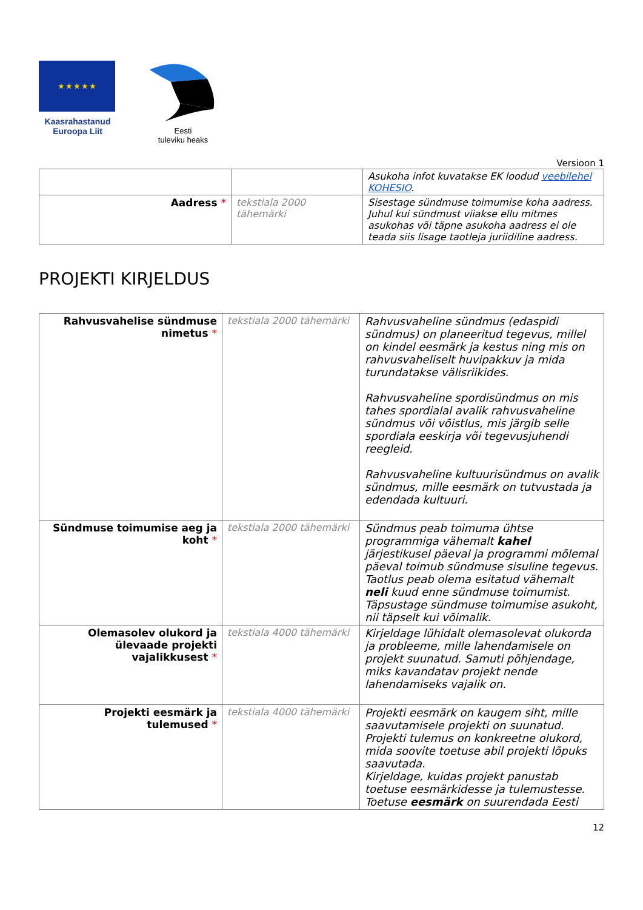★ ★ ★ ★ ★
Kaasrahastanud
Euroopa Liit
Eesti
tuleviku heaks
Versioon 1
| | | Asukoha infot kuvatakse EK loodud veebilehel KOHESIO . |
| Aadress * | tekstiala 2000 tähemärki | Sisestage sündmuse toimumise koha aadress. Juhul kui sündmust viiakse ellu mitmes asukohas või täpne asukoha aadress ei ole teada siis lisage taotleja juriidiline aadress. |
PROJEKTI KIRJELDUS
| Rahvusvahelise sündmuse nimetus * | tekstiala 2000 tähemärki | Rahvusvaheline sündmus (edaspidi sündmus) on planeeritud tegevus, millel on kindel eesmärk ja kestus ning mis on rahvusvaheliselt huvipakkuv ja mida turundatakse välisriikides. Rahvusvaheline spordisündmus on mis tahes spordialal avalik rahvusvaheline sündmus või võistlus, mis järgib selle spordiala eeskirja või tegevusjuhendi reegleid. Rahvusvaheline kultuurisündmus on avalik sündmus, mille eesmärk on tutvustada ja edendada kultuuri. |
| Sündmuse toimumise aeg ja koht * | tekstiala 2000 tähemärki | Sündmus peab toimuma ühtse programmiga vähemalt kahel järjestikusel päeval ja programmi mõlemal päeval toimub sündmuse sisuline tegevus. Taotlus peab olema esitatud vähemalt neli kuud enne sündmuse toimumist. Täpsustage sündmuse toimumise asukoht, nii täpselt kui võimalik. |
| Olemasolev olukord ja ülevaade projekti vajalikkusest * | tekstiala 4000 tähemärki | Kirjeldage lühidalt olemasolevat olukorda ja probleeme, mille lahendamisele on projekt suunatud. Samuti põhjendage, miks kavandatav projekt nende lahendamiseks vajalik on. |
| Projekti eesmärk ja tulemused * | tekstiala 4000 tähemärki | Projekti eesmärk on kaugem siht, mille saavutamisele projekti on suunatud. Projekti tulemus on konkreetne olukord, mida soovite toetuse abil projekti lõpuks saavutada. Kirjeldage, kuidas projekt panustab toetuse eesmärkidesse ja tulemustesse. Toetuse eesmärk on suurendada Eesti |
12